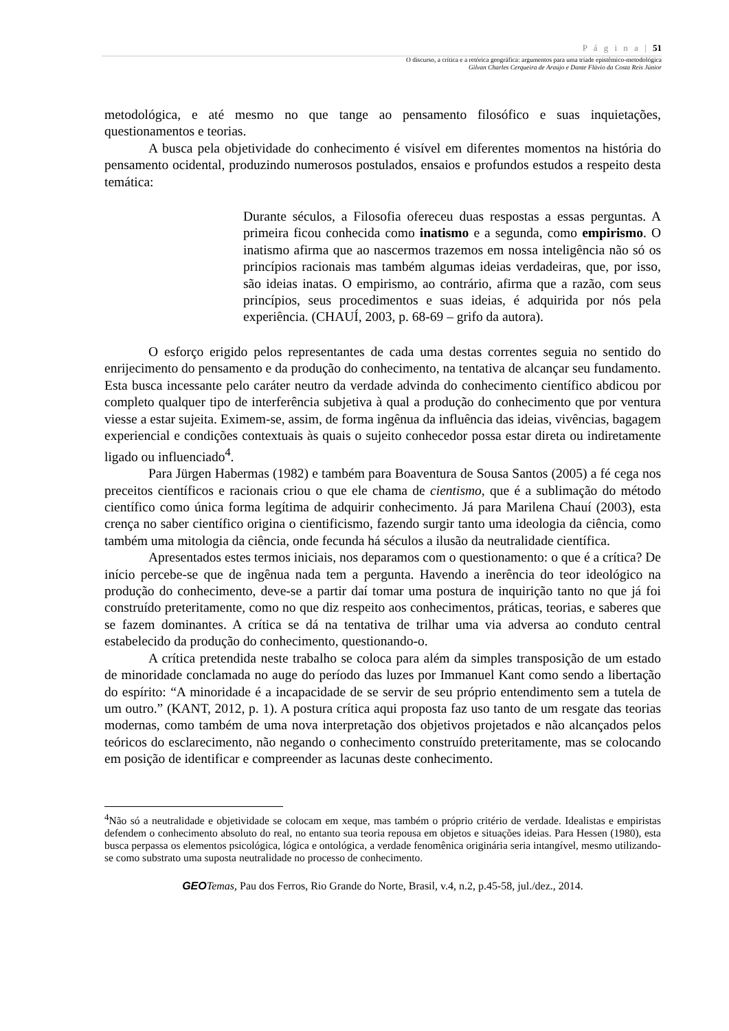P á g i n a | 51
O discurso, a crítica e a retórica geográfica: argumentos para uma tríade epistêmico-metodológica
Gilvan Charles Cerqueira de Araújo e Dante Flávio da Costa Reis Júnior
metodológica, e até mesmo no que tange ao pensamento filosófico e suas inquietações, questionamentos e teorias.
A busca pela objetividade do conhecimento é visível em diferentes momentos na história do pensamento ocidental, produzindo numerosos postulados, ensaios e profundos estudos a respeito desta temática:
Durante séculos, a Filosofia ofereceu duas respostas a essas perguntas. A primeira ficou conhecida como inatismo e a segunda, como empirismo. O inatismo afirma que ao nascermos trazemos em nossa inteligência não só os princípios racionais mas também algumas ideias verdadeiras, que, por isso, são ideias inatas. O empirismo, ao contrário, afirma que a razão, com seus princípios, seus procedimentos e suas ideias, é adquirida por nós pela experiência. (CHAUÍ, 2003, p. 68-69 – grifo da autora).
O esforço erigido pelos representantes de cada uma destas correntes seguia no sentido do enrijecimento do pensamento e da produção do conhecimento, na tentativa de alcançar seu fundamento. Esta busca incessante pelo caráter neutro da verdade advinda do conhecimento científico abdicou por completo qualquer tipo de interferência subjetiva à qual a produção do conhecimento que por ventura viesse a estar sujeita. Eximem-se, assim, de forma ingênua da influência das ideias, vivências, bagagem experiencial e condições contextuais às quais o sujeito conhecedor possa estar direta ou indiretamente ligado ou influenciado<sup>4</sup>.
Para Jürgen Habermas (1982) e também para Boaventura de Sousa Santos (2005) a fé cega nos preceitos científicos e racionais criou o que ele chama de cientismo, que é a sublimação do método científico como única forma legítima de adquirir conhecimento. Já para Marilena Chauí (2003), esta crença no saber científico origina o cientificismo, fazendo surgir tanto uma ideologia da ciência, como também uma mitologia da ciência, onde fecunda há séculos a ilusão da neutralidade científica.
Apresentados estes termos iniciais, nos deparamos com o questionamento: o que é a crítica? De início percebe-se que de ingênua nada tem a pergunta. Havendo a inerência do teor ideológico na produção do conhecimento, deve-se a partir daí tomar uma postura de inquirição tanto no que já foi construído preteritamente, como no que diz respeito aos conhecimentos, práticas, teorias, e saberes que se fazem dominantes. A crítica se dá na tentativa de trilhar uma via adversa ao conduto central estabelecido da produção do conhecimento, questionando-o.
A crítica pretendida neste trabalho se coloca para além da simples transposição de um estado de minoridade conclamada no auge do período das luzes por Immanuel Kant como sendo a libertação do espírito: “A minoridade é a incapacidade de se servir de seu próprio entendimento sem a tutela de um outro.” (KANT, 2012, p. 1). A postura crítica aqui proposta faz uso tanto de um resgate das teorias modernas, como também de uma nova interpretação dos objetivos projetados e não alcançados pelos teóricos do esclarecimento, não negando o conhecimento construído preteritamente, mas se colocando em posição de identificar e compreender as lacunas deste conhecimento.
<sup>4</sup> Não só a neutralidade e objetividade se colocam em xeque, mas também o próprio critério de verdade. Idealistas e empiristas defendem o conhecimento absoluto do real, no entanto sua teoria repousa em objetos e situações ideias. Para Hessen (1980), esta busca perpassa os elementos psicológica, lógica e ontológica, a verdade fenomênica originária seria intangível, mesmo utilizando-se como substrato uma suposta neutralidade no processo de conhecimento.
GEO Temas, Pau dos Ferros, Rio Grande do Norte, Brasil, v.4, n.2, p.45-58, jul./dez., 2014.